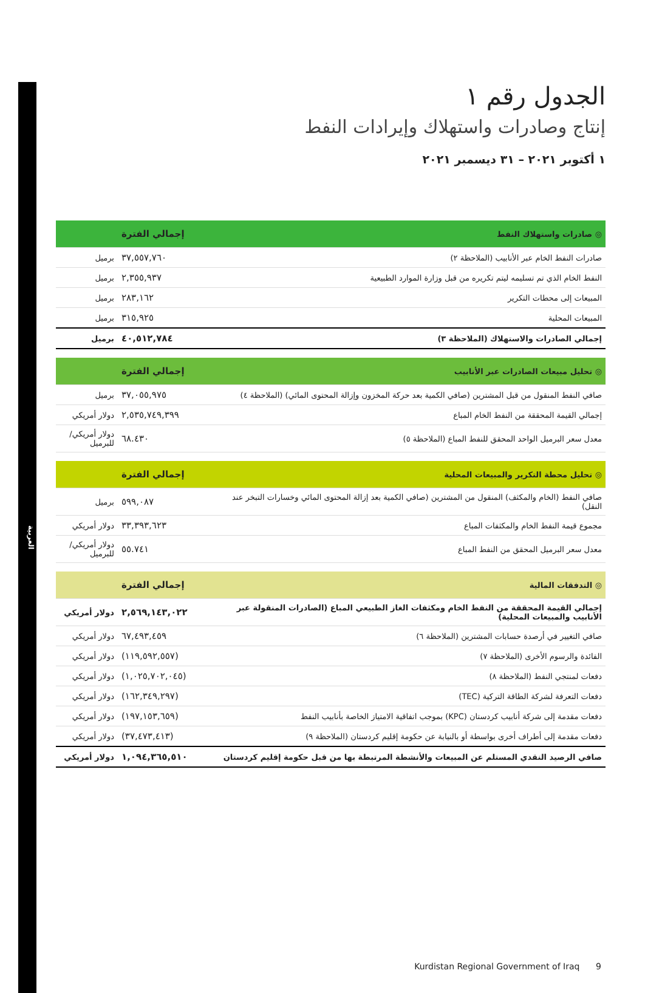العربية
الجدول رقم ١
إنتاج وصادرات واستهلاك وإيرادات النفط
١ أكتوبر ٢٠٢١ – ٣١ ديسمبر ٢٠٢١
| ◎ صادرات واستهلاك النفط | إجمالي الفترة | |
| --- | --- | --- |
| صادرات النفط الخام عبر الأنابيب (الملاحظة ٢) | ٣٧,٥٥٧,٧٦٠ | برميل |
| النفط الخام الذي تم تسليمه ليتم تكريره من قبل وزارة الموارد الطبيعية | ٢,٣٥٥,٩٣٧ | برميل |
| المبيعات إلى محطات التكرير | ٢٨٣,١٦٢ | برميل |
| المبيعات المحلية | ٣١٥,٩٢٥ | برميل |
| إجمالي الصادرات والاستهلاك (الملاحظة ٣) | ٤٠,٥١٢,٧٨٤ | برميل |
| ◎ تحليل مبيعات الصادرات عبر الأنابيب | إجمالي الفترة | |
| --- | --- | --- |
| صافي النفط المنقول من قبل المشترين (صافي الكمية بعد حركة المخزون وإزالة المحتوى المائي) (الملاحظة ٤) | ٣٧,٠٥٥,٩٧٥ | برميل |
| إجمالي القيمة المحققة من النفط الخام المباع | ٢,٥٣٥,٧٤٩,٣٩٩ | دولار أمريكي |
| معدل سعر البرميل الواحد المحقق للنفط المباع (الملاحظة ٥) | ٦٨.٤٣٠ | دولار أمريكي/ للبرميل |
| ◎ تحليل محطة التكرير والمبيعات المحلية | إجمالي الفترة | |
| --- | --- | --- |
| صافي النفط (الخام والمكثف) المنقول من المشترين (صافي الكمية بعد إزالة المحتوى المائي وخسارات التبخر عند النقل) | ٥٩٩,٠٨٧ | برميل |
| مجموع قيمة النفط الخام والمكثفات المباع | ٣٣,٣٩٣,٦٢٣ | دولار أمريكي |
| معدل سعر البرميل المحقق من النفط المباع | ٥٥.٧٤١ | دولار أمريكي/ للبرميل |
| ◎ التدفقات المالية | إجمالي الفترة | |
| --- | --- | --- |
| إجمالي القيمة المحققة من النفط الخام ومكثفات الغاز الطبيعي المباع (الصادرات المنقولة عبر الأنابيب والمبيعات المحلية) | ٢,٥٦٩,١٤٣,٠٢٢ | دولار أمريكي |
| صافي التغيير في أرصدة حسابات المشترين (الملاحظة ٦) | ٦٧,٤٩٣,٤٥٩ | دولار أمريكي |
| الفائدة والرسوم الأخرى (الملاحظة ٧) | (١١٩,٥٩٢,٥٥٧) | دولار أمريكي |
| دفعات لمنتجي النفط (الملاحظة ٨) | (١,٠٢٥,٧٠٢,٠٤٥) | دولار أمريكي |
| دفعات التعرفة لشركة الطاقة التركية (TEC) | (١٦٢,٣٤٩,٢٩٧) | دولار أمريكي |
| دفعات مقدمة إلى شركة أنابيب كردستان (KPC) بموجب اتفاقية الامتياز الخاصة بأنابيب النفط | (١٩٧,١٥٣,٦٥٩) | دولار أمريكي |
| دفعات مقدمة إلى أطراف أخرى بواسطة أو بالنيابة عن حكومة إقليم كردستان (الملاحظة ٩) | (٣٧,٤٧٣,٤١٣) | دولار أمريكي |
| صافي الرصيد النقدي المستلم عن المبيعات والأنشطة المرتبطة بها من قبل حكومة إقليم كردستان | ١,٠٩٤,٣٦٥,٥١٠ | دولار أمريكي |
Kurdistan Regional Government of Iraq 9